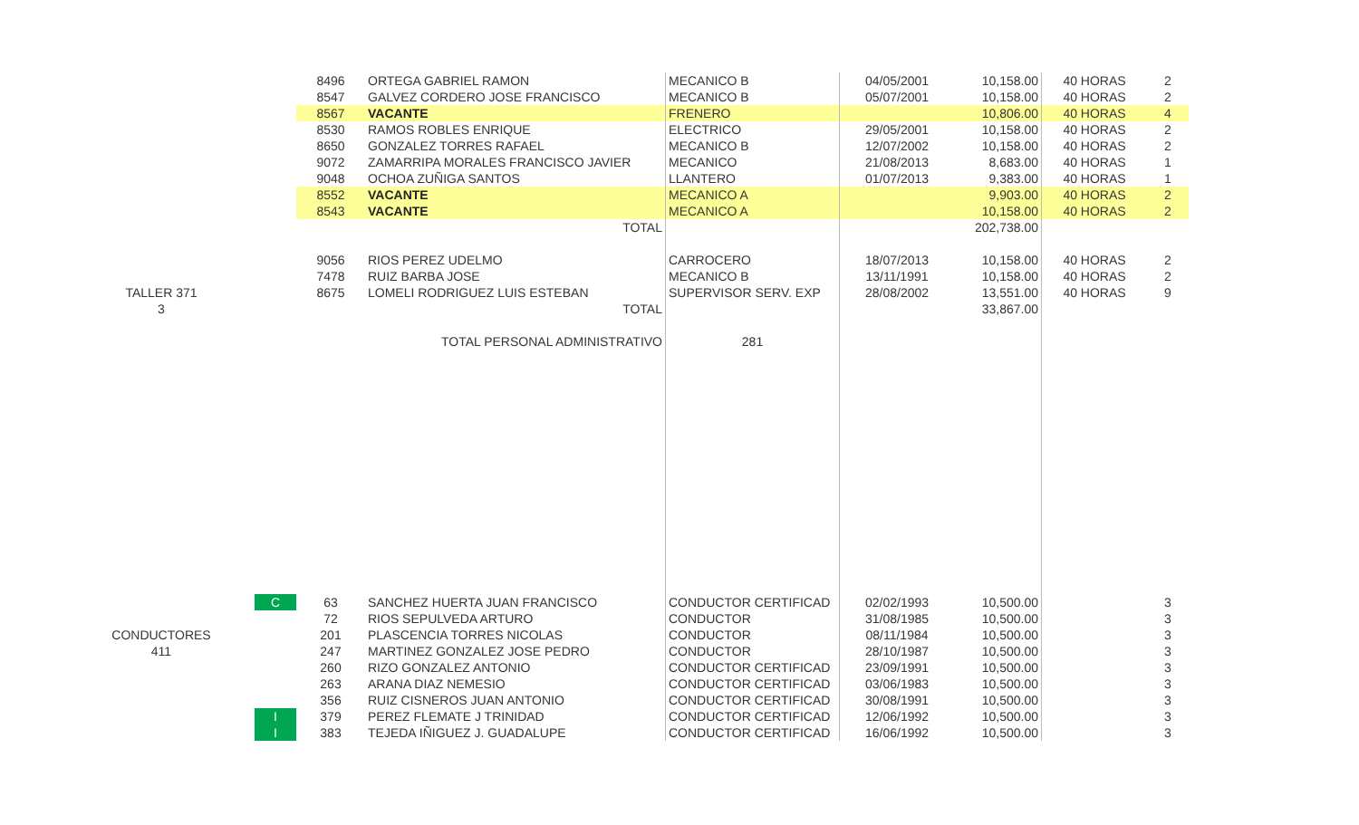| | | 8496 | ORTEGA GABRIEL RAMON | MECANICO B | 04/05/2001 | 10,158.00 | 40 HORAS | 2 |
| | | 8547 | GALVEZ CORDERO JOSE FRANCISCO | MECANICO B | 05/07/2001 | 10,158.00 | 40 HORAS | 2 |
| | | 8567 | VACANTE | FRENERO | | 10,806.00 | 40 HORAS | 4 |
| | | 8530 | RAMOS ROBLES ENRIQUE | ELECTRICO | 29/05/2001 | 10,158.00 | 40 HORAS | 2 |
| | | 8650 | GONZALEZ TORRES RAFAEL | MECANICO B | 12/07/2002 | 10,158.00 | 40 HORAS | 2 |
| | | 9072 | ZAMARRIPA MORALES FRANCISCO JAVIER | MECANICO | 21/08/2013 | 8,683.00 | 40 HORAS | 1 |
| | | 9048 | OCHOA ZUÑIGA SANTOS | LLANTERO | 01/07/2013 | 9,383.00 | 40 HORAS | 1 |
| | | 8552 | VACANTE | MECANICO A | | 9,903.00 | 40 HORAS | 2 |
| | | 8543 | VACANTE | MECANICO A | | 10,158.00 | 40 HORAS | 2 |
| | | | TOTAL | | | 202,738.00 | | |
| | | 9056 | RIOS PEREZ UDELMO | CARROCERO | 18/07/2013 | 10,158.00 | 40 HORAS | 2 |
| | | 7478 | RUIZ BARBA JOSE | MECANICO B | 13/11/1991 | 10,158.00 | 40 HORAS | 2 |
| TALLER 371 | | 8675 | LOMELI RODRIGUEZ LUIS ESTEBAN | SUPERVISOR SERV. EXP | 28/08/2002 | 13,551.00 | 40 HORAS | 9 |
| 3 | | | TOTAL | | | 33,867.00 | | |
| | | | TOTAL PERSONAL ADMINISTRATIVO | 281 | | | | |
| | C | 63 | SANCHEZ HUERTA JUAN FRANCISCO | CONDUCTOR CERTIFICAD | 02/02/1993 | 10,500.00 | | 3 |
| | | 72 | RIOS SEPULVEDA ARTURO | CONDUCTOR | 31/08/1985 | 10,500.00 | | 3 |
| CONDUCTORES | | 201 | PLASCENCIA TORRES NICOLAS | CONDUCTOR | 08/11/1984 | 10,500.00 | | 3 |
| 411 | | 247 | MARTINEZ GONZALEZ JOSE PEDRO | CONDUCTOR | 28/10/1987 | 10,500.00 | | 3 |
| | | 260 | RIZO GONZALEZ ANTONIO | CONDUCTOR CERTIFICAD | 23/09/1991 | 10,500.00 | | 3 |
| | | 263 | ARANA DIAZ NEMESIO | CONDUCTOR CERTIFICAD | 03/06/1983 | 10,500.00 | | 3 |
| | | 356 | RUIZ CISNEROS JUAN ANTONIO | CONDUCTOR CERTIFICAD | 30/08/1991 | 10,500.00 | | 3 |
| | I | 379 | PEREZ FLEMATE J TRINIDAD | CONDUCTOR CERTIFICAD | 12/06/1992 | 10,500.00 | | 3 |
| | I | 383 | TEJEDA IÑIGUEZ J. GUADALUPE | CONDUCTOR CERTIFICAD | 16/06/1992 | 10,500.00 | | 3 |